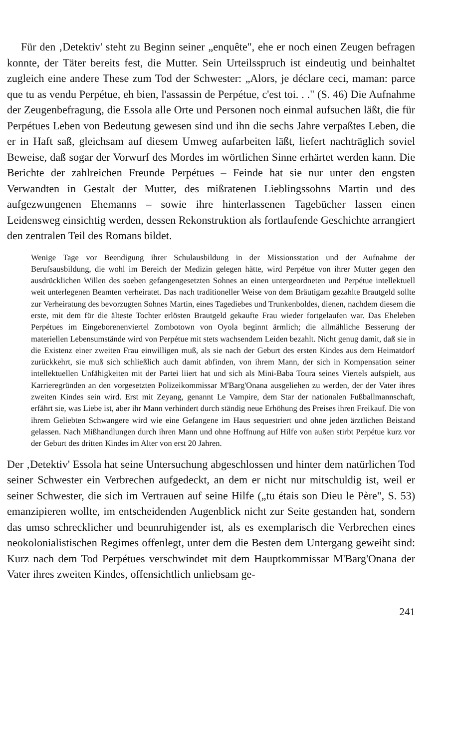Für den ‚Detektiv' steht zu Beginn seiner „enquête", ehe er noch einen Zeugen befragen konnte, der Täter bereits fest, die Mutter. Sein Urteilsspruch ist eindeutig und beinhaltet zugleich eine andere These zum Tod der Schwester: „Alors, je déclare ceci, maman: parce que tu as vendu Perpétue, eh bien, l'assassin de Perpétue, c'est toi. . ." (S. 46) Die Aufnahme der Zeugenbefragung, die Essola alle Orte und Personen noch einmal aufsuchen läßt, die für Perpétues Leben von Bedeutung gewesen sind und ihn die sechs Jahre verpaßtes Leben, die er in Haft saß, gleichsam auf diesem Umweg aufarbeiten läßt, liefert nachträglich soviel Beweise, daß sogar der Vorwurf des Mordes im wörtlichen Sinne erhärtet werden kann. Die Berichte der zahlreichen Freunde Perpétues – Feinde hat sie nur unter den engsten Verwandten in Gestalt der Mutter, des mißratenen Lieblingssohns Martin und des aufgezwungenen Ehemanns – sowie ihre hinterlassenen Tagebücher lassen einen Leidensweg einsichtig werden, dessen Rekonstruktion als fortlaufende Geschichte arrangiert den zentralen Teil des Romans bildet.
Wenige Tage vor Beendigung ihrer Schulausbildung in der Missionsstation und der Aufnahme der Berufsausbildung, die wohl im Bereich der Medizin gelegen hätte, wird Perpétue von ihrer Mutter gegen den ausdrücklichen Willen des soeben gefangengesetzten Sohnes an einen untergeordneten und Perpétue intellektuell weit unterlegenen Beamten verheiratet. Das nach traditioneller Weise von dem Bräutigam gezahlte Brautgeld sollte zur Verheiratung des bevorzugten Sohnes Martin, eines Tagediebes und Trunkenboldes, dienen, nachdem diesem die erste, mit dem für die älteste Tochter erlösten Brautgeld gekaufte Frau wieder fortgelaufen war. Das Eheleben Perpétues im Eingeborenenviertel Zombotown von Oyola beginnt ärmlich; die allmähliche Besserung der materiellen Lebensumstände wird von Perpétue mit stets wachsendem Leiden bezahlt. Nicht genug damit, daß sie in die Existenz einer zweiten Frau einwilligen muß, als sie nach der Geburt des ersten Kindes aus dem Heimatdorf zurückkehrt, sie muß sich schließlich auch damit abfinden, von ihrem Mann, der sich in Kompensation seiner intellektuellen Unfähigkeiten mit der Partei liiert hat und sich als Mini-Baba Toura seines Viertels aufspielt, aus Karrieregründen an den vorgesetzten Polizeikommissar M'Barg'Onana ausgeliehen zu werden, der der Vater ihres zweiten Kindes sein wird. Erst mit Zeyang, genannt Le Vampire, dem Star der nationalen Fußballmannschaft, erfährt sie, was Liebe ist, aber ihr Mann verhindert durch ständig neue Erhöhung des Preises ihren Freikauf. Die von ihrem Geliebten Schwangere wird wie eine Gefangene im Haus sequestriert und ohne jeden ärztlichen Beistand gelassen. Nach Mißhandlungen durch ihren Mann und ohne Hoffnung auf Hilfe von außen stirbt Perpétue kurz vor der Geburt des dritten Kindes im Alter von erst 20 Jahren.
Der ‚Detektiv' Essola hat seine Untersuchung abgeschlossen und hinter dem natürlichen Tod seiner Schwester ein Verbrechen aufgedeckt, an dem er nicht nur mitschuldig ist, weil er seiner Schwester, die sich im Vertrauen auf seine Hilfe („tu étais son Dieu le Père", S. 53) emanzipieren wollte, im entscheidenden Augenblick nicht zur Seite gestanden hat, sondern das umso schrecklicher und beunruhigender ist, als es exemplarisch die Verbrechen eines neokolonialistischen Regimes offenlegt, unter dem die Besten dem Untergang geweiht sind: Kurz nach dem Tod Perpétues verschwindet mit dem Hauptkommissar M'Barg'Onana der Vater ihres zweiten Kindes, offensichtlich unliebsam ge-
241